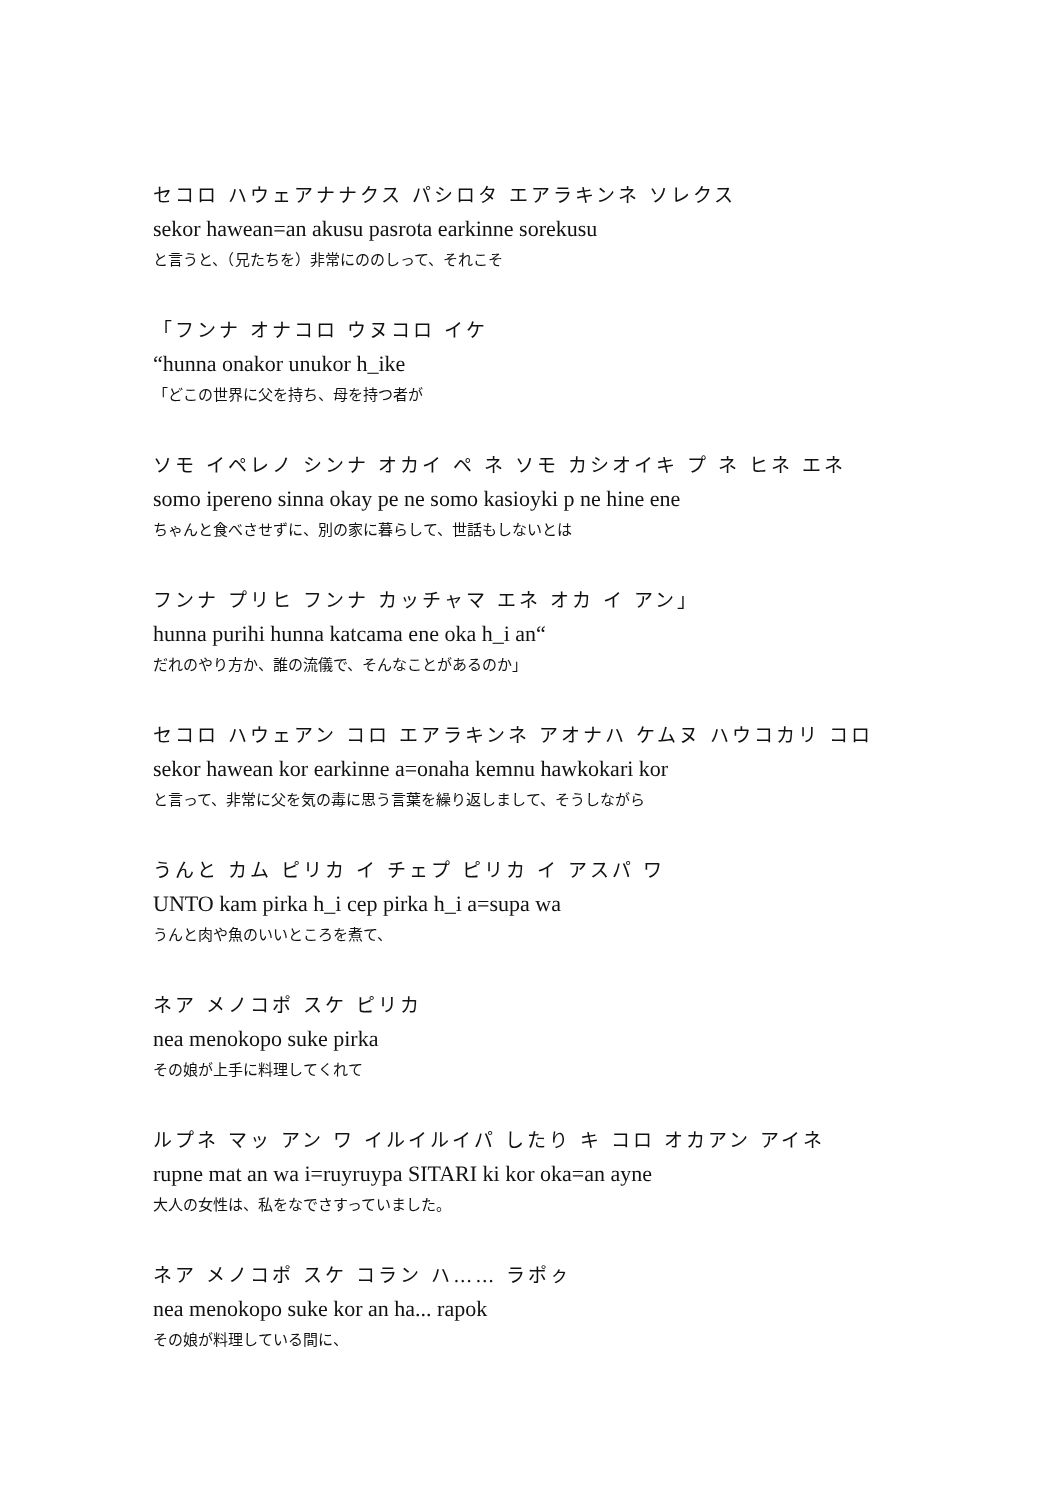セコロ ハウェアナナクス パシロタ エアラキンネ ソレクス
sekor hawean=an akusu pasrota earkinne sorekusu
と言うと、（兄たちを）非常にののしって、それこそ
「フンナ オナコロ ウヌコロ イケ
“hunna onakor unukor h_ike
「どこの世界に父を持ち、母を持つ者が
ソモ イペレノ シンナ オカイ ペ ネ ソモ カシオイキ プ ネ ヒネ エネ
somo ipereno sinna okay pe ne somo kasioyki p ne hine ene
ちゃんと食べさせずに、別の家に暮らして、世話もしないとは
フンナ プリヒ フンナ カッチャマ エネ オカ イ アン」
hunna purihi hunna katcama ene oka h_i an“
だれのやり方か、誰の流儀で、そんなことがあるのか」
セコロ ハウェアン コロ エアラキンネ アオナハ ケムヌ ハウコカリ コロ
sekor hawean kor earkinne a=onaha kemnu hawkokari kor
と言って、非常に父を気の毒に思う言葉を繰り返しまして、そうしながら
うんと カム ピリカ イ チェプ ピリカ イ アスパ ワ
UNTO kam pirka h_i cep pirka h_i a=supa wa
うんと肉や魚のいいところを煮て、
ネア メノコポ スケ ピリカ
nea menokopo suke pirka
その娘が上手に料理してくれて
ルプネ マッ アン ワ イルイルイパ したり キ コロ オカアン アイネ
rupne mat an wa i=ruyruypa SITARI ki kor oka=an ayne
大人の女性は、私をなでさすっていました。
ネア メノコポ スケ コラン ハ…… ラポㇰ
nea menokopo suke kor an ha... rapok
その娘が料理している間に、